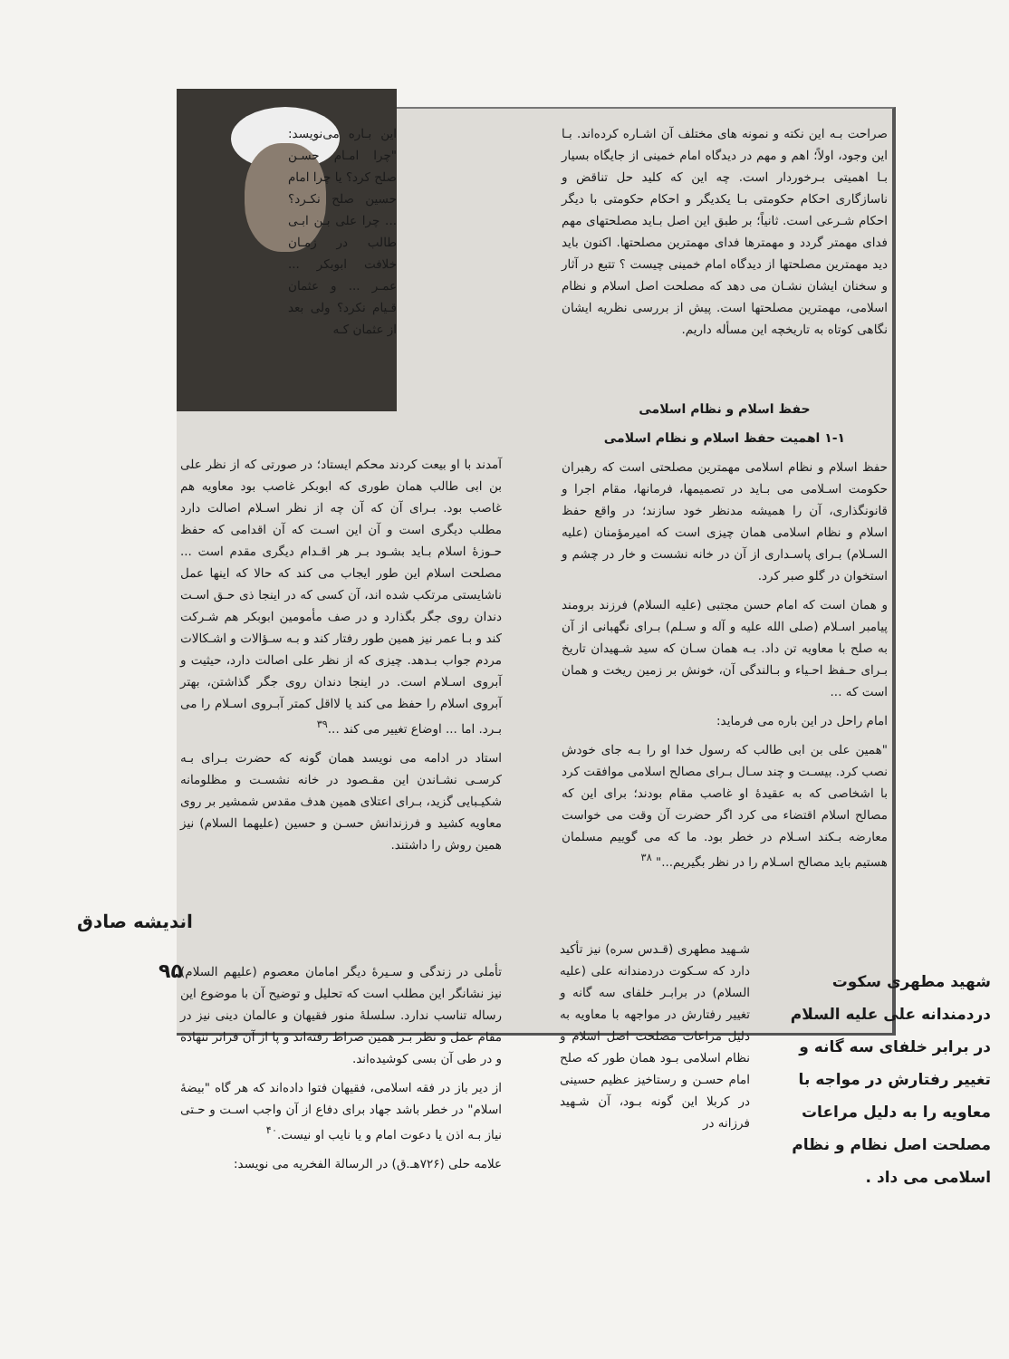صراحت بـه این نکته و نمونه های مختلف آن اشـاره کرده‌اند. بـا این وجود، اولاً؛ اهم و مهم در دیدگاه امام خمینی از جایگاه بسیار بـا اهمیتی بـرخوردار است. چه این که کلید حل تناقض و ناسازگاری احکام حکومتی بـا یکدیگر و احکام حکومتی با دیگر احکام شـرعی است. ثانیاً؛ بر طبق این اصل بـاید مصلحتهای مهم فدای مهمتر گردد و مهمترها فدای مهمترین مصلحتها. اکنون باید دید مهمترین مصلحتها از دیدگاه امام خمینی چیست ؟ تتبع در آثار و سخنان ایشان نشـان می دهد که مصلحت اصل اسلام و نظام اسلامی، مهمترین مصلحتها است. پیش از بررسی نظریه ایشان نگاهی کوتاه به تاریخچه این مسأله داریم.
حفظ اسلام و نظام اسلامی
۱-۱ اهمیت حفظ اسلام و نظام اسلامی
حفظ اسلام و نظام اسلامی مهمترین مصلحتی است که رهبران حکومت اسـلامی می بـاید در تصمیمها، فرمانها، مقام اجرا و قانونگذاری، آن را همیشه مدنظر خود سازند؛ در واقع حفظ اسلام و نظام اسلامی همان چیزی است که امیرمؤمنان (علیه السـلام) بـرای پاسـداری از آن در خانه نشست و خار در چشم و استخوان در گلو صبر کرد.
و همان است که امام حسن مجتبی (علیه السلام) فرزند برومند پیامبر اسـلام (صلی الله علیه و آله و سـلم) بـرای نگهبانی از آن به صلح با معاویه تن داد. بـه همان سـان که سید شـهیدان تاریخ بـرای حـفظ احـیاء و بـالندگی آن، خونش بر زمین ریخت و همان است که ...
امام راحل در این باره می فرماید:
"همین علی بن ابی طالب که رسول خدا او را بـه جای خودش نصب کرد. بیسـت و چند سـال بـرای مصالح اسلامی موافقت کرد با اشخاصی که به عقیدهٔ او غاصب مقام بودند؛ برای این که مصالح اسلام اقتضاء می کرد اگر حضرت آن وقت می خواست معارضه بـکند اسـلام در خطر بود. ما که می گوییم مسلمان هستیم باید مصالح اسـلام را در نظر بگیریم..." <sup>۳۸</sup>
این بـاره می‌نویسد: "چرا امـام حسـن صلح کرد؟ یا چرا امام حسین صلح نکـرد؟ ... چرا علی بـن ابـی طالب در زمـان خلافت ابوبکر ... عمـر ... و عثمان قـیام نکرد؟ ولی بعد از عثمان کـه
آمدند با او بیعت کردند محکم ایستاد؛ در صورتی که از نظر علی بن ابی طالب همان طوری که ابوبکر غاصب بود معاویه هم غاصب بود. بـرای آن که آن چه از نظر اسـلام اصالت دارد مطلب دیگری است و آن این اسـت که آن اقدامی که حفظ حـوزهٔ اسلام بـاید بشـود بـر هر اقـدام دیگری مقدم است ... مصلحت اسلام این طور ایجاب می کند که حالا که اینها عمل ناشایستی مرتکب شده اند، آن کسی که در اینجا ذی حـق اسـت دندان روی جگر بگذارد و در صف مأمومین ابوبکر هم شـرکت کند و بـا عمر نیز همین طور رفتار کند و بـه سـؤالات و اشـکالات مردم جواب بـدهد. چیزی که از نظر علی اصالت دارد، حیثیت و آبروی اسـلام است. در اینجا دندان روی جگر گذاشتن، بهتر آبروی اسلام را حفظ می کند یا لااقل کمتر آبـروی اسـلام را می بـرد. اما ... اوضاع تغییر می کند ...<sup>۳۹</sup>
استاد در ادامه می نویسد همان گونه که حضرت بـرای بـه کرسـی نشـاندن این مقـصود در خانه نشسـت و مظلومانه شکیـبایی گزید، بـرای اعتلای همین هدف مقدس شمشیر بر روی معاویه کشید و فرزندانش حسـن و حسین (علیهما السلام) نیز همین روش را داشتند.
تأملی در زندگی و سـیرهٔ دیگر امامان معصوم (علیهم السلام) نیز نشانگر این مطلب است که تحلیل و توضیح آن با موضوع این رساله تناسب ندارد. سلسلهٔ منور فقیهان و عالمان دینی نیز در مقام عمل و نظر بـر همین صراط رفته‌اند و پا از آن فراتر ننهاده و در طی آن بسی کوشیده‌اند.
از دیر باز در فقه اسلامی، فقیهان فتوا داده‌اند که هر گاه "بیضهٔ اسلام" در خطر باشد جهاد برای دفاع از آن واجب اسـت و حـتی نیاز بـه اذن یا دعوت امام و یا نایب او نیست.<sup>۴۰</sup>
علامه حلی (۷۲۶هـ.ق) در الرسالة الفخریه می نویسد:
شـهید مطهری (قـدس سره) نیز تأکید دارد که سـکوت دردمندانه علی (علیه السلام) در برابـر خلفای سه گانه و تغییر رفتارش در مواجهه با معاویه به دلیل مراعات مصلحت اصل اسلام و نظام اسلامی بـود همان طور که صلح امام حسـن و رستاخیز عظیم حسینی در کربلا این گونه بـود، آن شـهید فرزانه در
شهید مطهری سکوت دردمندانه علی علیه السلام در برابر خلفای سه گانه و تغییر رفتارش در مواجه با معاویه را به دلیل مراعات مصلحت اصل نظام و نظام اسلامی می داد .
اندیشه صادق
۹۵